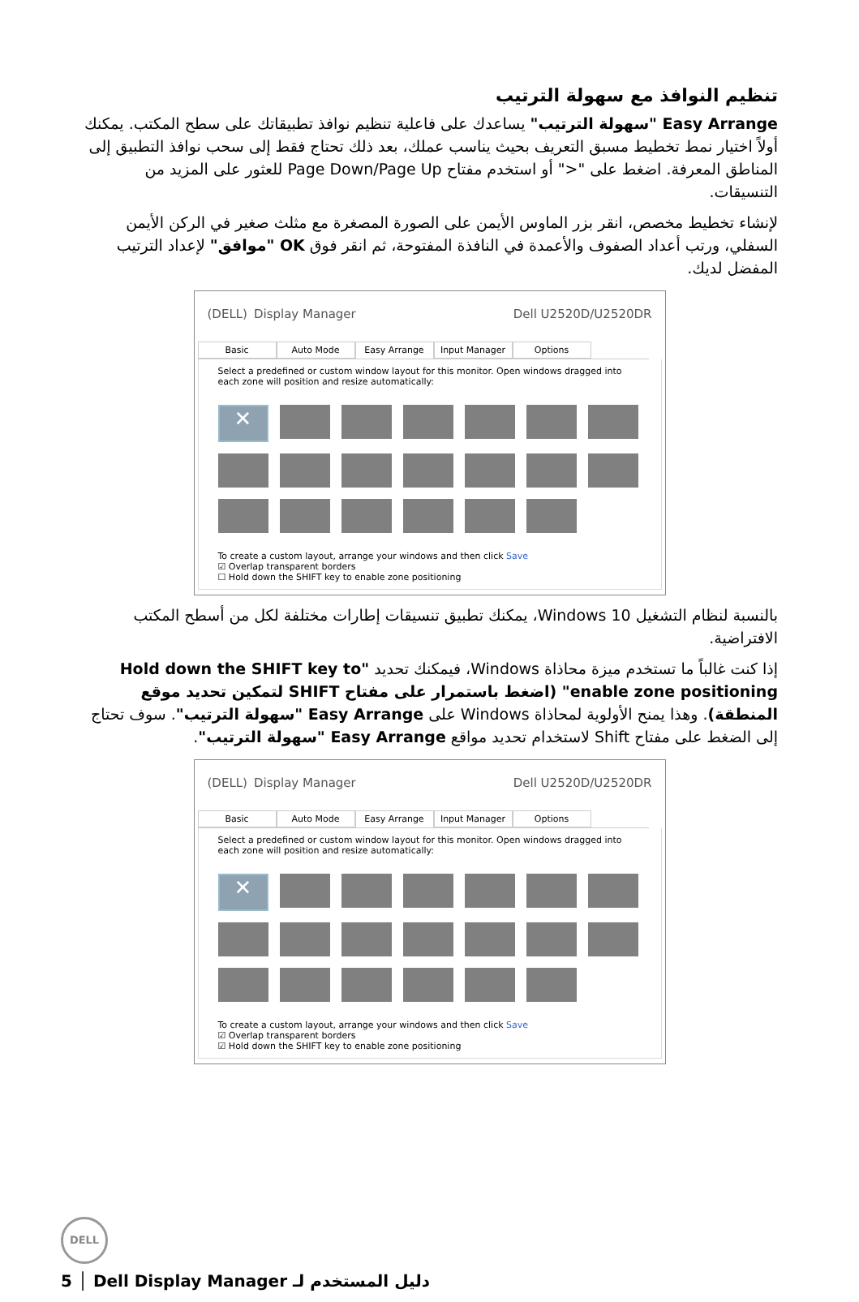تنظيم النوافذ مع سهولة الترتيب
Easy Arrange "سهولة الترتيب" يساعدك على فاعلية تنظيم نوافذ تطبيقاتك على سطح المكتب. يمكنك أولاً اختيار نمط تخطيط مسبق التعريف بحيث يناسب عملك، بعد ذلك تحتاج فقط إلى سحب نوافذ التطبيق إلى المناطق المعرفة. اضغط على "<" أو استخدم مفتاح Page Down/Page Up للعثور على المزيد من التنسيقات.
لإنشاء تخطيط مخصص، انقر بزر الماوس الأيمن على الصورة المصغرة مع مثلث صغير في الركن الأيمن السفلي، ورتب أعداد الصفوف والأعمدة في النافذة المفتوحة، ثم انقر فوق OK "موافق" لإعداد الترتيب المفضل لديك.
(DELL) Display Manager Dell U2520D/U2520DR
Basic Auto Mode Easy Arrange Input Manager Options
Select a predefined or custom window layout for this monitor. Open windows dragged into each zone will position and resize automatically:
✕
To create a custom layout, arrange your windows and then click Save
☑ Overlap transparent borders
☐ Hold down the SHIFT key to enable zone positioning
بالنسبة لنظام التشغيل Windows 10، يمكنك تطبيق تنسيقات إطارات مختلفة لكل من أسطح المكتب الافتراضية.
إذا كنت غالباً ما تستخدم ميزة محاذاة Windows، فيمكنك تحديد "Hold down the SHIFT key to enable zone positioning" (اضغط باستمرار على مفتاح SHIFT لتمكين تحديد موقع المنطقة). وهذا يمنح الأولوية لمحاذاة Windows على Easy Arrange "سهولة الترتيب". سوف تحتاج إلى الضغط على مفتاح Shift لاستخدام تحديد مواقع Easy Arrange "سهولة الترتيب".
(DELL) Display Manager Dell U2520D/U2520DR
Basic Auto Mode Easy Arrange Input Manager Options
Select a predefined or custom window layout for this monitor. Open windows dragged into each zone will position and resize automatically:
✕
To create a custom layout, arrange your windows and then click Save
☑ Overlap transparent borders
☑ Hold down the SHIFT key to enable zone positioning
DELL
5 │ Dell Display Manager دليل المستخدم لـ